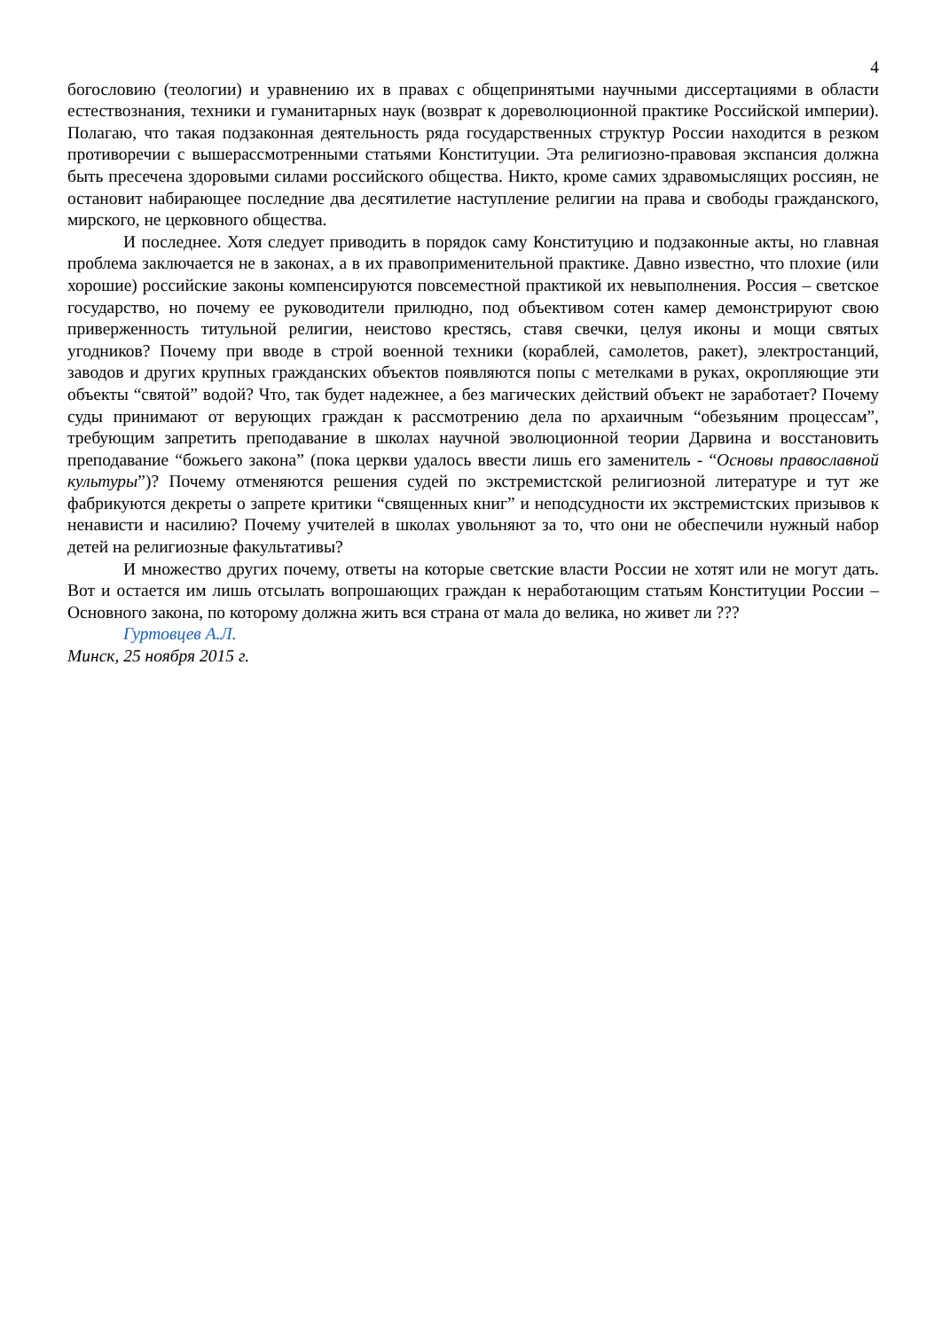4
богословию (теологии) и уравнению их в правах с общепринятыми научными диссертациями в области естествознания, техники и гуманитарных наук (возврат к дореволюционной практике Российской империи). Полагаю, что такая подзаконная деятельность ряда государственных структур России находится в резком противоречии с вышерассмотренными статьями Конституции. Эта религиозно-правовая экспансия должна быть пресечена здоровыми силами российского общества. Никто, кроме самих здравомыслящих россиян, не остановит набирающее последние два десятилетие наступление религии на права и свободы гражданского, мирского, не церковного общества.
И последнее. Хотя следует приводить в порядок саму Конституцию и подзаконные акты, но главная проблема заключается не в законах, а в их правоприменительной практике. Давно известно, что плохие (или хорошие) российские законы компенсируются повсеместной практикой их невыполнения. Россия – светское государство, но почему ее руководители прилюдно, под объективом сотен камер демонстрируют свою приверженность титульной религии, неистово крестясь, ставя свечки, целуя иконы и мощи святых угодников? Почему при вводе в строй военной техники (кораблей, самолетов, ракет), электростанций, заводов и других крупных гражданских объектов появляются попы с метелками в руках, окропляющие эти объекты “святой” водой? Что, так будет надежнее, а без магических действий объект не заработает? Почему суды принимают от верующих граждан к рассмотрению дела по архаичным “обезьяним процессам”, требующим запретить преподавание в школах научной эволюционной теории Дарвина и восстановить преподавание “божьего закона” (пока церкви удалось ввести лишь его заменитель - “Основы православной культуры”)? Почему отменяются решения судей по экстремистской религиозной литературе и тут же фабрикуются декреты о запрете критики “священных книг” и неподсудности их экстремистских призывов к ненависти и насилию? Почему учителей в школах увольняют за то, что они не обеспечили нужный набор детей на религиозные факультативы?
И множество других почему, ответы на которые светские власти России не хотят или не могут дать. Вот и остается им лишь отсылать вопрошающих граждан к неработающим статьям Конституции России – Основного закона, по которому должна жить вся страна от мала до велика, но живет ли ???
Гуртовцев А.Л.
Минск, 25 ноября 2015 г.